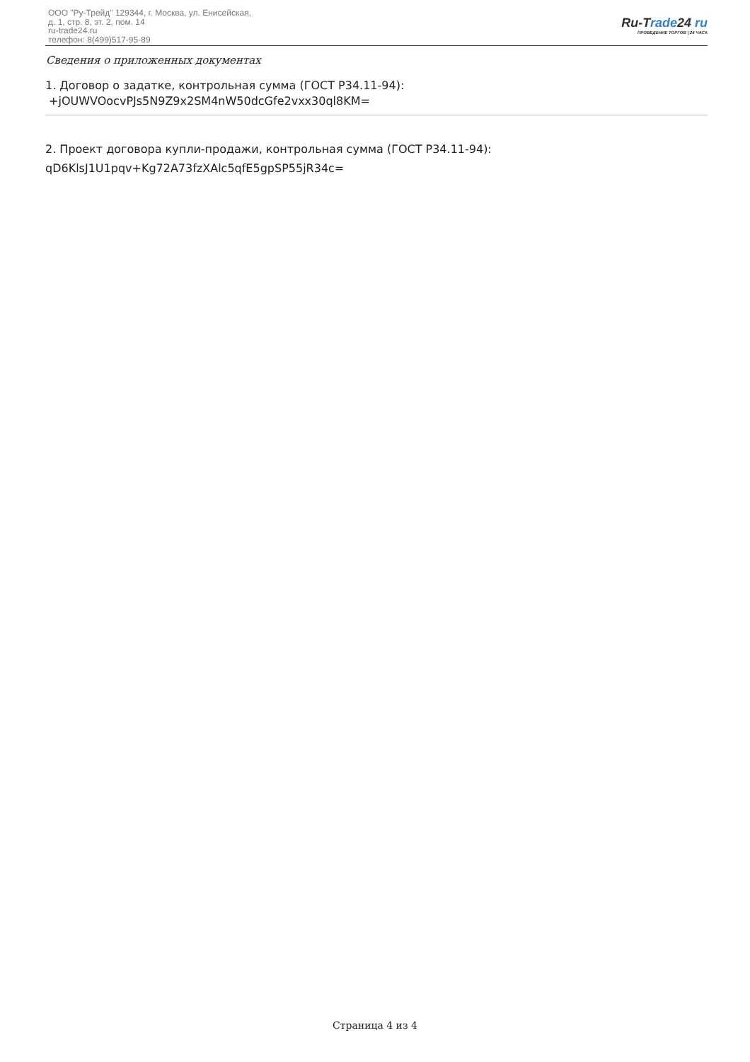ООО "Ру-Трейд" 129344, г. Москва, ул. Енисейская,
д. 1, стр. 8, эт. 2, пом. 14
ru-trade24.ru
телефон: 8(499)517-95-89
Ru-Trade24 ru
ПРОВЕДЕНИЕ ТОРГОВ | 24 ЧАСА
Сведения о приложенных документах
1. Договор о задатке, контрольная сумма (ГОСТ Р34.11-94):
+jOUWVOocvPJs5N9Z9x2SM4nW50dcGfe2vxx30ql8KM=
2. Проект договора купли-продажи, контрольная сумма (ГОСТ Р34.11-94):
qD6KlsJ1U1pqv+Kg72A73fzXAlc5qfE5gpSP55jR34c=
Страница 4 из 4